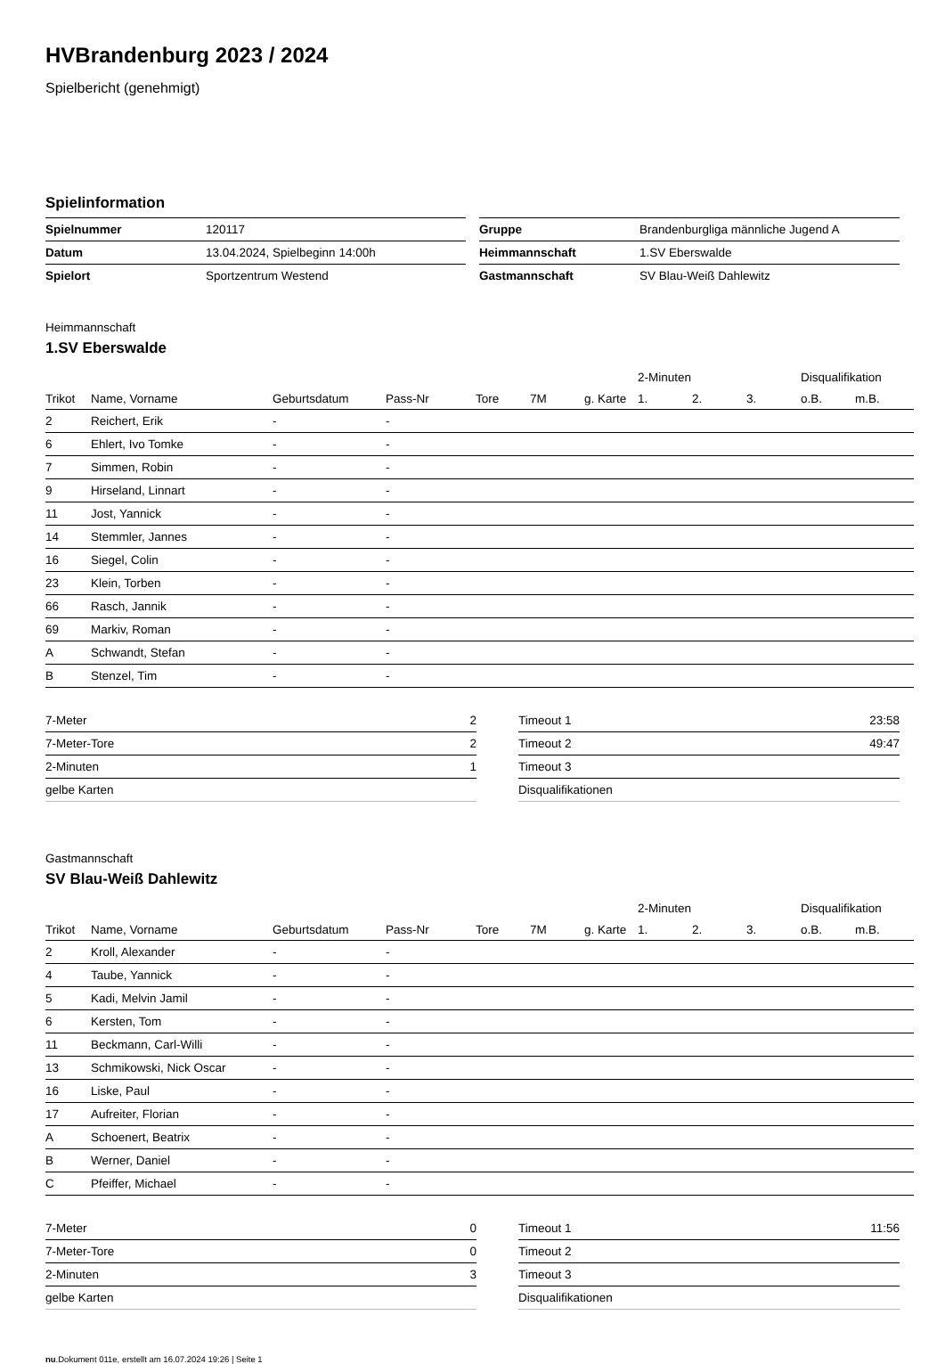HVBrandenburg 2023 / 2024
Spielbericht (genehmigt)
Spielinformation
| Spielnummer | 120117 |
| Datum | 13.04.2024, Spielbeginn 14:00h |
| Spielort | Sportzentrum Westend |
| Gruppe | Brandenburgliga männliche Jugend A |
| Heimmannschaft | 1.SV Eberswalde |
| Gastmannschaft | SV Blau-Weiß Dahlewitz |
Heimmannschaft
1.SV Eberswalde
| | | | | | | | 2-Minuten | | | Disqualifikation | |
| --- | --- | --- | --- | --- | --- | --- | --- | --- | --- | --- | --- |
| Trikot | Name, Vorname | Geburtsdatum | Pass-Nr | Tore | 7M | g. Karte | 1. | 2. | 3. | o.B. | m.B. |
| 2 | Reichert, Erik | - | - | | | | | | | | |
| 6 | Ehlert, Ivo Tomke | - | - | | | | | | | | |
| 7 | Simmen, Robin | - | - | | | | | | | | |
| 9 | Hirseland, Linnart | - | - | | | | | | | | |
| 11 | Jost, Yannick | - | - | | | | | | | | |
| 14 | Stemmler, Jannes | - | - | | | | | | | | |
| 16 | Siegel, Colin | - | - | | | | | | | | |
| 23 | Klein, Torben | - | - | | | | | | | | |
| 66 | Rasch, Jannik | - | - | | | | | | | | |
| 69 | Markiv, Roman | - | - | | | | | | | | |
| A | Schwandt, Stefan | - | - | | | | | | | | |
| B | Stenzel, Tim | - | - | | | | | | | | |
| 7-Meter | 2 |
| 7-Meter-Tore | 2 |
| 2-Minuten | 1 |
| gelbe Karten | |
| Timeout 1 | 23:58 |
| Timeout 2 | 49:47 |
| Timeout 3 | |
| Disqualifikationen | |
Gastmannschaft
SV Blau-Weiß Dahlewitz
| | | | | | | | 2-Minuten | | | Disqualifikation | |
| --- | --- | --- | --- | --- | --- | --- | --- | --- | --- | --- | --- |
| Trikot | Name, Vorname | Geburtsdatum | Pass-Nr | Tore | 7M | g. Karte | 1. | 2. | 3. | o.B. | m.B. |
| 2 | Kroll, Alexander | - | - | | | | | | | | |
| 4 | Taube, Yannick | - | - | | | | | | | | |
| 5 | Kadi, Melvin Jamil | - | - | | | | | | | | |
| 6 | Kersten, Tom | - | - | | | | | | | | |
| 11 | Beckmann, Carl-Willi | - | - | | | | | | | | |
| 13 | Schmikowski, Nick Oscar | - | - | | | | | | | | |
| 16 | Liske, Paul | - | - | | | | | | | | |
| 17 | Aufreiter, Florian | - | - | | | | | | | | |
| A | Schoenert, Beatrix | - | - | | | | | | | | |
| B | Werner, Daniel | - | - | | | | | | | | |
| C | Pfeiffer, Michael | - | - | | | | | | | | |
| 7-Meter | 0 |
| 7-Meter-Tore | 0 |
| 2-Minuten | 3 |
| gelbe Karten | |
| Timeout 1 | 11:56 |
| Timeout 2 | |
| Timeout 3 | |
| Disqualifikationen | |
nu.Dokument 011e, erstellt am 16.07.2024 19:26 | Seite 1